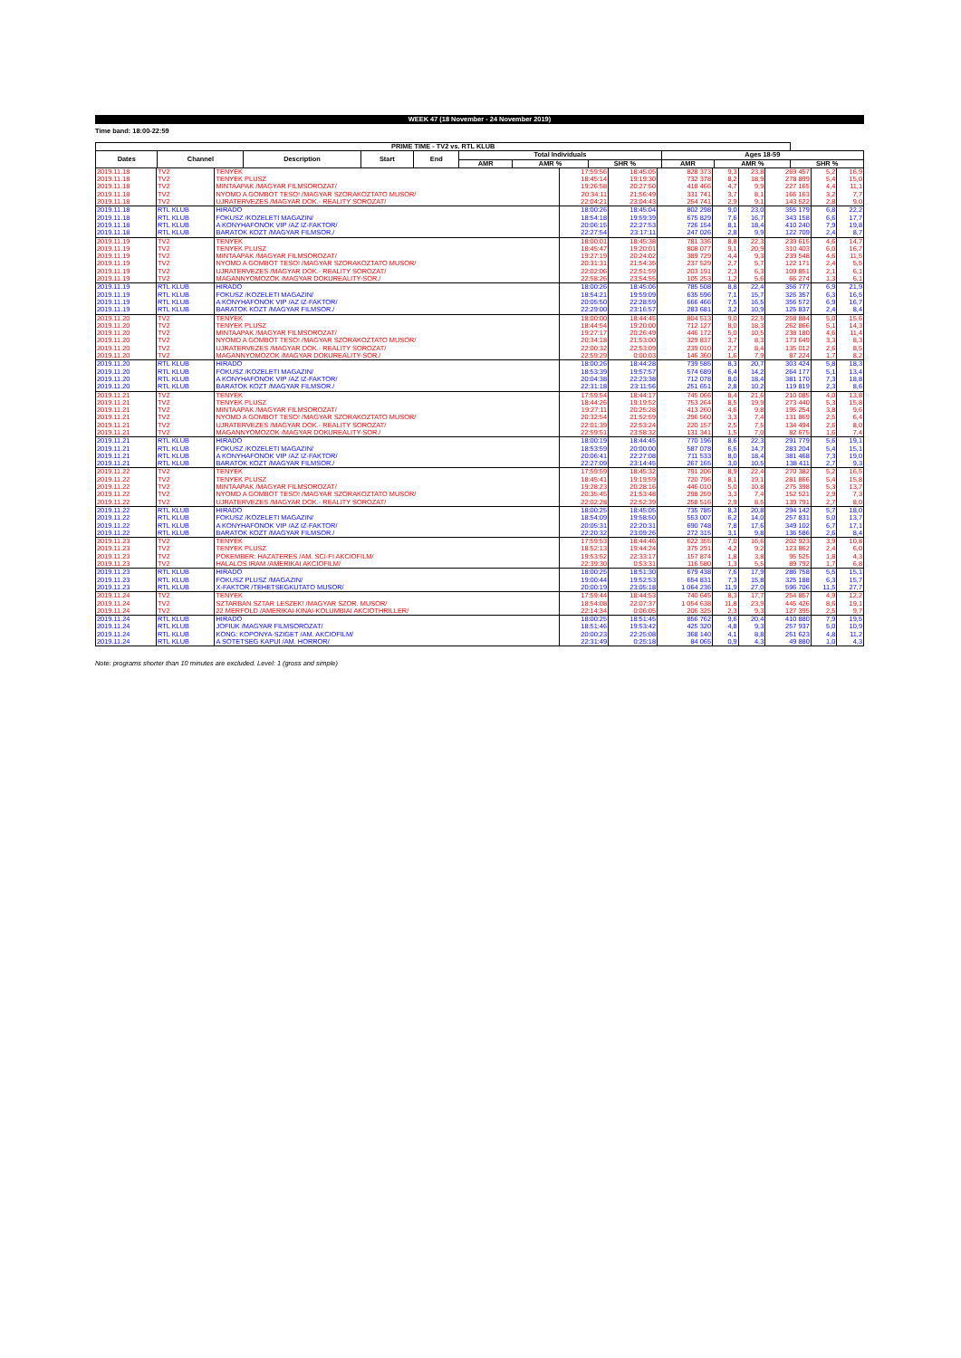WEEK 47 (18 November - 24 November 2019)
Time band: 18:00-22:59
| PRIME TIME - TV2 vs. RTL KLUB | | | | | | | | | | |
| --- | --- | --- | --- | --- | --- | --- | --- | --- | --- | --- |
| Dates | Channel | Description | Start | End | Total Individuals | | | Ages 18-59 | | |
| | | | | | AMR | AMR % | SHR % | AMR | AMR % | SHR % |
| 2019.11.18 | TV2 | TENYEK | 17:59:56 | 18:45:05 | 828 373 | 9,3 | 23,8 | 269 457 | 5,2 | 16,9 |
| 2019.11.18 | TV2 | TENYEK PLUSZ | 18:45:14 | 19:19:30 | 732 378 | 8,2 | 18,9 | 278 899 | 5,4 | 15,0 |
| 2019.11.18 | TV2 | MINTAAPAK /MAGYAR FILMSOROZAT/ | 19:26:58 | 20:27:50 | 418 466 | 4,7 | 9,9 | 227 165 | 4,4 | 11,1 |
| 2019.11.18 | TV2 | NYOMD A GOMBOT TESO! /MAGYAR SZORAKOZTATO MUSOR/ | 20:34:11 | 21:56:49 | 331 741 | 3,7 | 8,1 | 166 163 | 3,2 | 7,7 |
| 2019.11.18 | TV2 | UJRATERVEZES /MAGYAR DOK.- REALITY SOROZAT/ | 22:04:21 | 23:04:43 | 254 741 | 2,9 | 9,1 | 143 522 | 2,8 | 9,0 |
| 2019.11.18 | RTL KLUB | HIRADO | 18:00:26 | 18:45:04 | 802 298 | 9,0 | 23,0 | 355 179 | 6,8 | 22,2 |
| 2019.11.18 | RTL KLUB | FOKUSZ /KOZELETI MAGAZIN/ | 18:54:18 | 19:59:39 | 675 829 | 7,6 | 16,7 | 343 158 | 6,6 | 17,7 |
| 2019.11.18 | RTL KLUB | A KONYHAFONOK VIP /AZ IZ-FAKTOR/ | 20:06:15 | 22:27:53 | 726 154 | 8,1 | 18,4 | 410 240 | 7,9 | 19,8 |
| 2019.11.18 | RTL KLUB | BARATOK KOZT /MAGYAR FILMSOR./ | 22:27:54 | 23:17:11 | 247 026 | 2,8 | 9,9 | 122 709 | 2,4 | 8,7 |
| 2019.11.19 | TV2 | TENYEK | 18:00:01 | 18:45:38 | 781 336 | 8,8 | 22,3 | 239 615 | 4,6 | 14,7 |
| 2019.11.19 | TV2 | TENYEK PLUSZ | 18:45:47 | 19:20:01 | 808 077 | 9,1 | 20,9 | 310 403 | 6,0 | 16,7 |
| 2019.11.19 | TV2 | MINTAAPAK /MAGYAR FILMSOROZAT/ | 19:27:19 | 20:24:02 | 389 729 | 4,4 | 9,3 | 239 548 | 4,6 | 11,5 |
| 2019.11.19 | TV2 | NYOMD A GOMBOT TESO! /MAGYAR SZORAKOZTATO MUSOR/ | 20:31:31 | 21:54:35 | 237 529 | 2,7 | 5,7 | 122 171 | 2,4 | 5,5 |
| 2019.11.19 | TV2 | UJRATERVEZES /MAGYAR DOK.- REALITY SOROZAT/ | 22:02:06 | 22:51:59 | 203 191 | 2,3 | 6,3 | 109 851 | 2,1 | 6,1 |
| 2019.11.19 | TV2 | MAGANNYOMOZOK /MAGYAR DOKUREALITY-SOR./ | 22:58:26 | 23:54:55 | 105 253 | 1,2 | 5,6 | 66 274 | 1,3 | 6,1 |
| 2019.11.19 | RTL KLUB | HIRADO | 18:00:26 | 18:45:06 | 785 508 | 8,8 | 22,4 | 356 777 | 6,9 | 21,9 |
| 2019.11.19 | RTL KLUB | FOKUSZ /KOZELETI MAGAZIN/ | 18:54:21 | 19:59:09 | 635 596 | 7,1 | 15,7 | 326 357 | 6,3 | 16,5 |
| 2019.11.19 | RTL KLUB | A KONYHAFONOK VIP /AZ IZ-FAKTOR/ | 20:05:50 | 22:28:59 | 666 466 | 7,5 | 16,5 | 356 572 | 6,9 | 16,7 |
| 2019.11.19 | RTL KLUB | BARATOK KOZT /MAGYAR FILMSOR./ | 22:29:00 | 23:16:57 | 283 681 | 3,2 | 10,9 | 125 837 | 2,4 | 8,4 |
| 2019.11.20 | TV2 | TENYEK | 18:00:00 | 18:44:45 | 804 513 | 9,0 | 22,5 | 258 884 | 5,0 | 15,6 |
| 2019.11.20 | TV2 | TENYEK PLUSZ | 18:44:54 | 19:20:00 | 712 127 | 8,0 | 18,3 | 262 866 | 5,1 | 14,3 |
| 2019.11.20 | TV2 | MINTAAPAK /MAGYAR FILMSOROZAT/ | 19:27:17 | 20:26:49 | 446 172 | 5,0 | 10,5 | 238 180 | 4,6 | 11,4 |
| 2019.11.20 | TV2 | NYOMD A GOMBOT TESO! /MAGYAR SZORAKOZTATO MUSOR/ | 20:34:18 | 21:53:00 | 329 837 | 3,7 | 8,3 | 173 649 | 3,3 | 8,3 |
| 2019.11.20 | TV2 | UJRATERVEZES /MAGYAR DOK.- REALITY SOROZAT/ | 22:00:32 | 22:53:09 | 239 010 | 2,7 | 8,4 | 135 012 | 2,6 | 8,5 |
| 2019.11.20 | TV2 | MAGANNYOMOZOK /MAGYAR DOKUREALITY-SOR./ | 22:59:29 | 0:00:03 | 146 360 | 1,6 | 7,9 | 87 224 | 1,7 | 8,2 |
| 2019.11.20 | RTL KLUB | HIRADO | 18:00:26 | 18:44:28 | 739 585 | 8,3 | 20,7 | 303 424 | 5,8 | 18,3 |
| 2019.11.20 | RTL KLUB | FOKUSZ /KOZELETI MAGAZIN/ | 18:53:39 | 19:57:57 | 574 689 | 6,4 | 14,2 | 264 177 | 5,1 | 13,4 |
| 2019.11.20 | RTL KLUB | A KONYHAFONOK VIP /AZ IZ-FAKTOR/ | 20:04:38 | 22:23:38 | 712 078 | 8,0 | 18,4 | 381 170 | 7,3 | 18,8 |
| 2019.11.20 | RTL KLUB | BARATOK KOZT /MAGYAR FILMSOR./ | 22:31:18 | 23:11:56 | 251 651 | 2,8 | 10,2 | 119 819 | 2,3 | 8,6 |
| 2019.11.21 | TV2 | TENYEK | 17:59:54 | 18:44:17 | 745 066 | 8,4 | 21,6 | 210 085 | 4,0 | 13,8 |
| 2019.11.21 | TV2 | TENYEK PLUSZ | 18:44:26 | 19:19:52 | 753 264 | 8,5 | 19,9 | 273 440 | 5,3 | 15,8 |
| 2019.11.21 | TV2 | MINTAAPAK /MAGYAR FILMSOROZAT/ | 19:27:11 | 20:25:28 | 413 260 | 4,6 | 9,8 | 195 254 | 3,8 | 9,6 |
| 2019.11.21 | TV2 | NYOMD A GOMBOT TESO! /MAGYAR SZORAKOZTATO MUSOR/ | 20:32:54 | 21:52:59 | 296 560 | 3,3 | 7,4 | 131 869 | 2,5 | 6,4 |
| 2019.11.21 | TV2 | UJRATERVEZES /MAGYAR DOK.- REALITY SOROZAT/ | 22:01:39 | 22:53:24 | 220 157 | 2,5 | 7,5 | 134 494 | 2,6 | 8,0 |
| 2019.11.21 | TV2 | MAGANNYOMOZOK /MAGYAR DOKUREALITY-SOR./ | 22:59:51 | 23:58:32 | 131 341 | 1,5 | 7,0 | 82 675 | 1,6 | 7,4 |
| 2019.11.21 | RTL KLUB | HIRADO | 18:00:19 | 18:44:45 | 770 196 | 8,6 | 22,3 | 291 779 | 5,6 | 19,1 |
| 2019.11.21 | RTL KLUB | FOKUSZ /KOZELETI MAGAZIN/ | 18:53:59 | 20:00:00 | 587 078 | 6,6 | 14,7 | 283 204 | 5,4 | 15,1 |
| 2019.11.21 | RTL KLUB | A KONYHAFONOK VIP /AZ IZ-FAKTOR/ | 20:06:41 | 22:27:08 | 711 533 | 8,0 | 18,4 | 381 468 | 7,3 | 19,0 |
| 2019.11.21 | RTL KLUB | BARATOK KOZT /MAGYAR FILMSOR./ | 22:27:09 | 23:14:45 | 267 165 | 3,0 | 10,5 | 138 411 | 2,7 | 9,3 |
| 2019.11.22 | TV2 | TENYEK | 17:59:59 | 18:45:32 | 791 206 | 8,9 | 22,4 | 270 382 | 5,2 | 16,5 |
| 2019.11.22 | TV2 | TENYEK PLUSZ | 18:45:41 | 19:19:59 | 720 796 | 8,1 | 19,1 | 281 866 | 5,4 | 15,8 |
| 2019.11.22 | TV2 | MINTAAPAK /MAGYAR FILMSOROZAT/ | 19:28:23 | 20:28:16 | 446 010 | 5,0 | 10,8 | 275 398 | 5,3 | 13,7 |
| 2019.11.22 | TV2 | NYOMD A GOMBOT TESO! /MAGYAR SZORAKOZTATO MUSOR/ | 20:35:45 | 21:53:48 | 298 259 | 3,3 | 7,4 | 152 521 | 2,9 | 7,3 |
| 2019.11.22 | TV2 | UJRATERVEZES /MAGYAR DOK.- REALITY SOROZAT/ | 22:02:28 | 22:52:39 | 258 516 | 2,9 | 8,5 | 139 791 | 2,7 | 8,0 |
| 2019.11.22 | RTL KLUB | HIRADO | 18:00:25 | 18:45:05 | 735 785 | 8,3 | 20,8 | 294 142 | 5,7 | 18,0 |
| 2019.11.22 | RTL KLUB | FOKUSZ /KOZELETI MAGAZIN/ | 18:54:09 | 19:58:50 | 553 007 | 6,2 | 14,0 | 257 831 | 5,0 | 13,7 |
| 2019.11.22 | RTL KLUB | A KONYHAFONOK VIP /AZ IZ-FAKTOR/ | 20:05:31 | 22:20:31 | 690 748 | 7,8 | 17,6 | 349 102 | 6,7 | 17,1 |
| 2019.11.22 | RTL KLUB | BARATOK KOZT /MAGYAR FILMSOR./ | 22:20:32 | 23:09:26 | 272 315 | 3,1 | 9,8 | 136 586 | 2,6 | 8,4 |
| 2019.11.23 | TV2 | TENYEK | 17:59:53 | 18:44:46 | 622 355 | 7,0 | 16,6 | 202 923 | 3,9 | 10,8 |
| 2019.11.23 | TV2 | TENYEK PLUSZ | 18:52:13 | 19:44:24 | 375 291 | 4,2 | 9,2 | 123 862 | 2,4 | 6,0 |
| 2019.11.23 | TV2 | POKEMBER: HAZATERES /AM. SCI-FI AKCIOFILM/ | 19:53:52 | 22:33:17 | 157 874 | 1,8 | 3,8 | 95 525 | 1,8 | 4,3 |
| 2019.11.23 | TV2 | HALALOS IRAM /AMERIKAI AKCIOFILM/ | 22:39:30 | 0:53:31 | 116 580 | 1,3 | 5,5 | 89 792 | 1,7 | 6,8 |
| 2019.11.23 | RTL KLUB | HIRADO | 18:00:25 | 18:51:30 | 679 438 | 7,6 | 17,9 | 286 758 | 5,5 | 15,1 |
| 2019.11.23 | RTL KLUB | FOKUSZ PLUSZ /MAGAZIN/ | 19:00:44 | 19:52:53 | 654 831 | 7,3 | 15,8 | 325 188 | 6,3 | 15,7 |
| 2019.11.23 | RTL KLUB | X-FAKTOR /TEHETSEGKUTATO MUSOR/ | 20:00:19 | 23:05:18 | 1 064 236 | 11,9 | 27,0 | 596 706 | 11,5 | 27,7 |
| 2019.11.24 | TV2 | TENYEK | 17:59:44 | 18:44:53 | 740 645 | 8,3 | 17,7 | 254 857 | 4,9 | 12,2 |
| 2019.11.24 | TV2 | SZTARBAN SZTAR LESZEK! /MAGYAR SZOR. MUSOR/ | 18:54:08 | 22:07:37 | 1 054 638 | 11,8 | 23,9 | 445 426 | 8,6 | 19,1 |
| 2019.11.24 | TV2 | 22 MERFOLD /AMERIKAI-KINAI-KOLUMBIAI AKCIOTHRILLER/ | 22:14:34 | 0:06:05 | 206 325 | 2,3 | 9,3 | 127 395 | 2,5 | 9,7 |
| 2019.11.24 | RTL KLUB | HIRADO | 18:00:25 | 18:51:45 | 856 762 | 9,6 | 20,4 | 410 880 | 7,9 | 19,5 |
| 2019.11.24 | RTL KLUB | JOFIUK /MAGYAR FILMSOROZAT/ | 18:51:46 | 19:53:42 | 425 320 | 4,8 | 9,3 | 257 937 | 5,0 | 10,9 |
| 2019.11.24 | RTL KLUB | KONG: KOPONYA-SZIGET /AM. AKCIOFILM/ | 20:00:23 | 22:25:08 | 368 140 | 4,1 | 8,8 | 251 623 | 4,8 | 11,2 |
| 2019.11.24 | RTL KLUB | A SOTETSEG KAPUI /AM. HORROR/ | 22:31:49 | 0:25:18 | 84 065 | 0,9 | 4,3 | 49 880 | 1,0 | 4,3 |
Note: programs shorter than 10 minutes are excluded. Level: 1 (gross and simple)